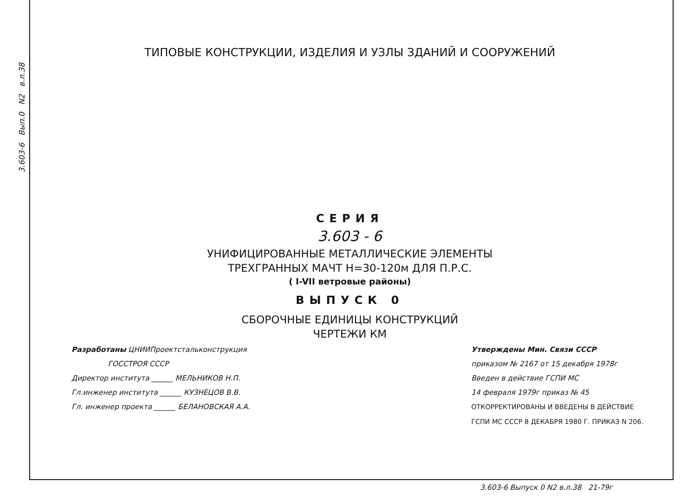3.603-6 Вып.0 N2 в.л.38
ТИПОВЫЕ КОНСТРУКЦИИ, ИЗДЕЛИЯ И УЗЛЫ ЗДАНИЙ И СООРУЖЕНИЙ
СЕРИЯ
3.603 - 6
УНИФИЦИРОВАННЫЕ МЕТАЛЛИЧЕСКИЕ ЭЛЕМЕНТЫ
ТРЕХГРАННЫХ МАЧТ Н=30-120м ДЛЯ П.Р.С.
( I-VII ветровые районы)
ВЫПУСК 0
СБОРОЧНЫЕ ЕДИНИЦЫ КОНСТРУКЦИЙ
ЧЕРТЕЖИ КМ
Разработаны ЦНИИПроектстальконструкция
ГОССТРОЯ СССР
Директор института ______ МЕЛЬНИКОВ Н.П.
Гл.инженер института ______ КУЗНЕЦОВ В.В.
Гл. инженер проекта ______ БЕЛАНОВСКАЯ А.А.
Утверждены Мин. Связи СССР
приказом № 2167 от 15 декабря 1978г
Введен в действие ГСПИ МС
14 февраля 1979г приказ № 45
ОТКОРРЕКТИРОВАНЫ И ВВЕДЕНЫ В ДЕЙСТВИЕ
ГСПИ МС СССР 8 ДЕКАБРЯ 1980 Г. ПРИКАЗ N 206.
3.603-6 Выпуск 0 N2 в.л.38 21-79г